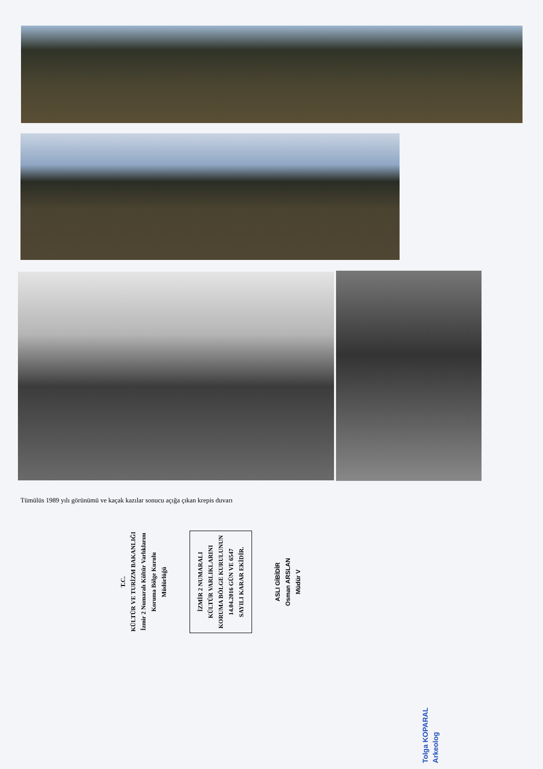Tümülüs 1989 yılı görünümü ve kaçak kazılar sonucu açığa çıkan krepis duvarı
T.C.
KÜLTÜR VE TURİZM BAKANLIĞI
İzmir 2 Numaralı Kültür Varlıklarını
Koruma Bölge Kurulu
Müdürlüğü
İZMİR 2 NUMARALI
KÜLTÜR VARLIKLARINI
KORUMA BÖLGE KURULUNUN
14.04.2016 GÜN VE 6547
SAYILI KARAR EKİDİR.
ASLI GİBİDİR
Osman ARSLAN
Müdür V
Tolga KOPARAL
Arkeolog